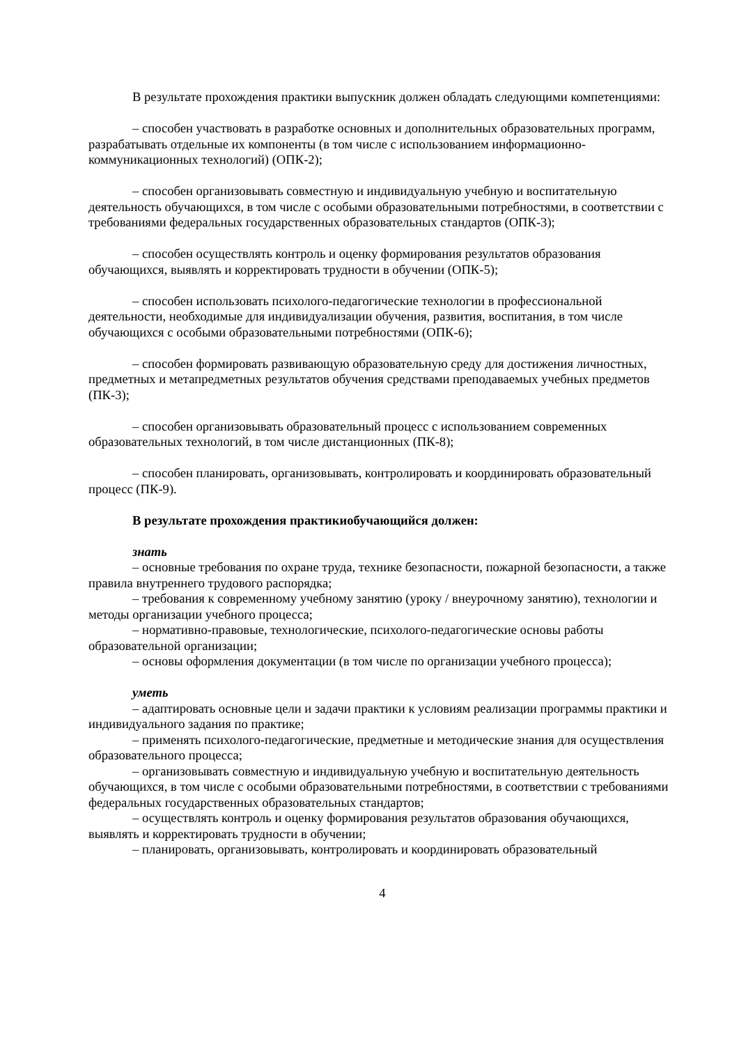В результате прохождения практики выпускник должен обладать следующими компетенциями:
– способен участвовать в разработке основных и дополнительных образовательных программ, разрабатывать отдельные их компоненты (в том числе с использованием информационно-коммуникационных технологий) (ОПК-2);
– способен организовывать совместную и индивидуальную учебную и воспитательную деятельность обучающихся, в том числе с особыми образовательными потребностями, в соответствии с требованиями федеральных государственных образовательных стандартов (ОПК-3);
– способен осуществлять контроль и оценку формирования результатов образования обучающихся, выявлять и корректировать трудности в обучении (ОПК-5);
– способен использовать психолого-педагогические технологии в профессиональной деятельности, необходимые для индивидуализации обучения, развития, воспитания, в том числе обучающихся с особыми образовательными потребностями (ОПК-6);
– способен формировать развивающую образовательную среду для достижения личностных, предметных и метапредметных результатов обучения средствами преподаваемых учебных предметов (ПК-3);
– способен организовывать образовательный процесс с использованием современных образовательных технологий, в том числе дистанционных (ПК-8);
– способен планировать, организовывать, контролировать и координировать образовательный процесс (ПК-9).
В результате прохождения практикиобучающийся должен:
знать
– основные требования по охране труда, технике безопасности, пожарной безопасности, а также правила внутреннего трудового распорядка;
– требования к современному учебному занятию (уроку / внеурочному занятию), технологии и методы организации учебного процесса;
– нормативно-правовые, технологические, психолого-педагогические основы работы образовательной организации;
– основы оформления документации (в том числе по организации учебного процесса);
уметь
– адаптировать основные цели и задачи практики к условиям реализации программы практики и индивидуального задания по практике;
– применять психолого-педагогические, предметные и методические знания для осуществления образовательного процесса;
– организовывать совместную и индивидуальную учебную и воспитательную деятельность обучающихся, в том числе с особыми образовательными потребностями, в соответствии с требованиями федеральных государственных образовательных стандартов;
– осуществлять контроль и оценку формирования результатов образования обучающихся, выявлять и корректировать трудности в обучении;
– планировать, организовывать, контролировать и координировать образовательный
4